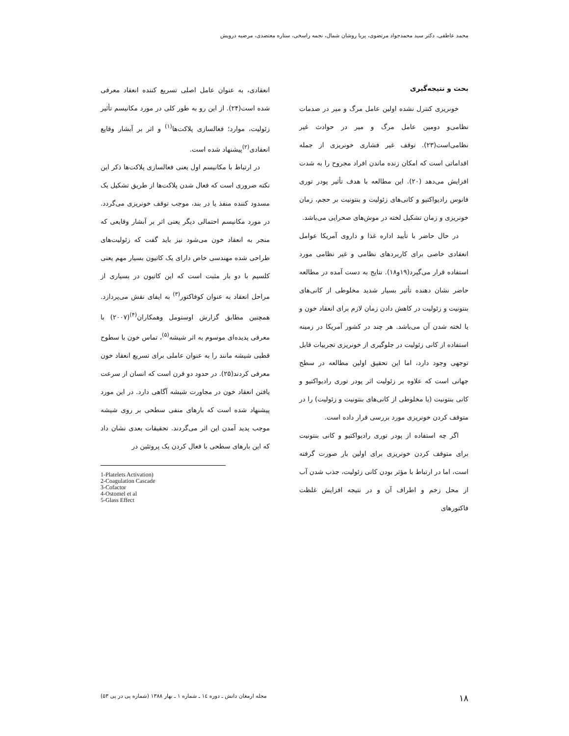محمد عاطفی، دکتر سید محمدجواد مرتضوی، پریا روشان شمال، نجمه راسخی، ستاره معتضدی، مرضیه درویش
بحث و نتیجه‌گیری
خونریزی کنترل نشده اولین عامل مرگ و میر در صدمات نظامی‌و دومین عامل مرگ و میر در حوادث غیر نظامی‌است(۲۳). توقف غیر فشاری خونریزی از جمله اقداماتی است که امکان زنده ماندن افراد مجروح را به شدت افزایش می‌دهد (۲۰). این مطالعه با هدف تأثیر پودر توری فانوس رادیواکتیو و کانی‌های زئولیت و بنتونیت بر حجم، زمان خونریزی و زمان تشکیل لخته در موش‌های صحرایی می‌باشد.
در حال حاضر با تأیید اداره غذا و داروی آمریکا عوامل انعقادی خاصی برای کاربردهای نظامی و غیر نظامی مورد استفاده قرار می‌گیرد(۱۹و۱۸). نتایج به دست آمده در مطالعه حاضر نشان دهنده تأثیر بسیار شدید مخلوطی از کانی‌های بنتونیت و زئولیت در کاهش دادن زمان لازم برای انعقاد خون و یا لخته شدن آن می‌باشد. هر چند در کشور آمریکا در زمینه استفاده از کانی زئولیت در جلوگیری از خونریزی تجربیات قابل توجهی وجود دارد، اما این تحقیق اولین مطالعه در سطح جهانی است که علاوه بر زئولیت اثر پودر توری رادیواکتیو و کانی بنتونیت (یا مخلوطی از کانی‌های بنتونیت و زئولیت) را در متوقف کردن خونریزی مورد بررسی قرار داده است.
اگر چه استفاده از پودر توری رادیواکتیو و کانی بنتونیت برای متوقف کردن خونریزی برای اولین بار صورت گرفته است، اما در ارتباط با مؤثر بودن کانی زئولیت، جذب شدن آب از محل زخم و اطراف آن و در نتیجه افزایش غلظت فاکتورهای
انعقادی، به عنوان عامل اصلی تسریع کننده انعقاد معرفی شده است(۲۴). از این رو به طور کلی در مورد مکانیسم تأثیر زئولیت، موارد؛ فعالسازی پلاکت‌ها<sup>(۱)</sup> و اثر بر آبشار وقایع انعقادی<sup>(۲)</sup>پیشنهاد شده است.
در ارتباط با مکانیسم اول یعنی فعالسازی پلاکت‌ها ذکر این نکته ضروری است که فعال شدن پلاکت‌ها از طریق تشکیل یک مسدود کننده منفذ یا در بند، موجب توقف خونریزی می‌گردد. در مورد مکانیسم احتمالی دیگر یعنی اثر بر آبشار وقایعی که منجر به انعقاد خون می‌شود نیز باید گفت که زئولیت‌های طراحی شده مهندسی خاص دارای یک کاتیون بسیار مهم یعنی کلسیم با دو بار مثبت است که این کاتیون در بسیاری از مراحل انعقاد به عنوان کوفاکتور<sup>(۳)</sup> به ایفای نقش می‌پردازد. همچنین مطابق گزارش اوستومل وهمکاران<sup>(۴)</sup>(۲۰۰۷) با معرفی پدیده‌ای موسوم به اثر شیشه<sup>(۵)</sup>، تماس خون با سطوح قطبی شیشه مانند را به عنوان عاملی برای تسریع انعقاد خون معرفی کردند(۲۵). در حدود دو قرن است که انسان از سرعت یافتن انعقاد خون در مجاورت شیشه آگاهی دارد. در این مورد پیشنهاد شده است که بارهای منفی سطحی بر روی شیشه موجب پدید آمدن این اثر می‌گردند. تحقیقات بعدی نشان داد که این بارهای سطحی با فعال کردن یک پروتئین در
1-Platelets Activation)
2-Coagulation Cascade
3-Cofactor
4-Ostomel et al
5-Glass Effect
۱۸ مجله ارمغان دانش ـ دوره ۱٤ ـ شماره ۱ ـ بهار ۱۳۸۸ (شماره پی در پی ۵۳)